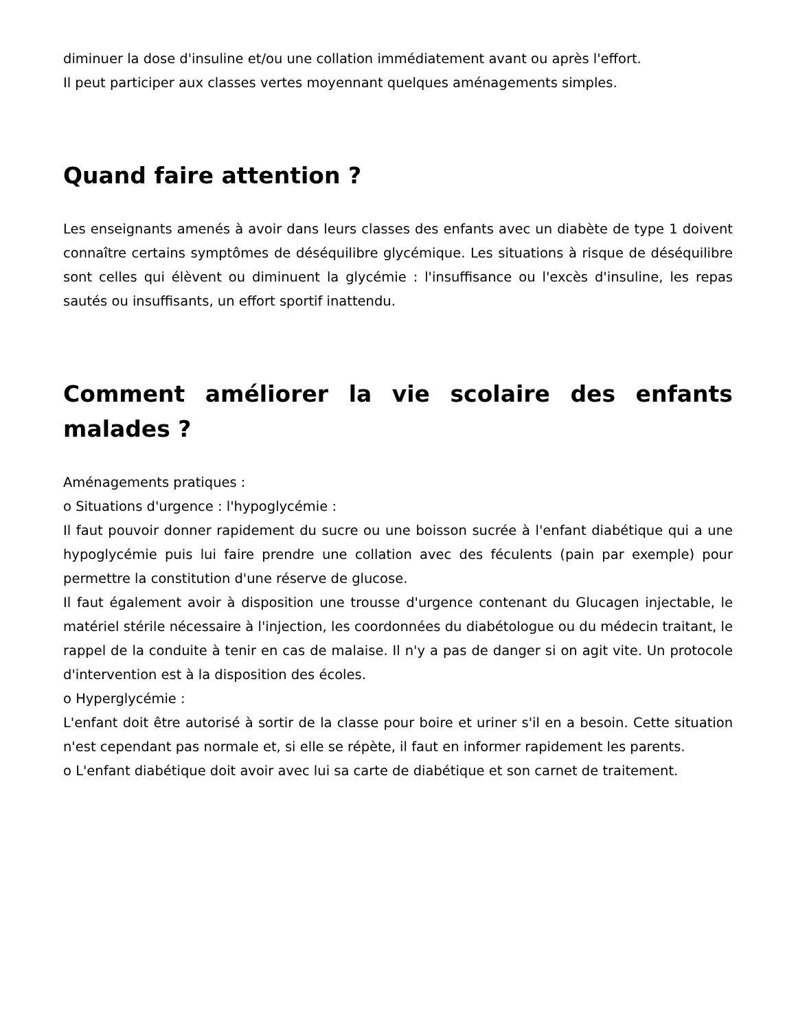diminuer la dose d'insuline et/ou une collation immédiatement avant ou après l'effort.
Il peut participer aux classes vertes moyennant quelques aménagements simples.
Quand faire attention ?
Les enseignants amenés à avoir dans leurs classes des enfants avec un diabète de type 1 doivent connaître certains symptômes de déséquilibre glycémique. Les situations à risque de déséquilibre sont celles qui élèvent ou diminuent la glycémie : l'insuffisance ou l'excès d'insuline, les repas sautés ou insuffisants, un effort sportif inattendu.
Comment améliorer la vie scolaire des enfants malades ?
Aménagements pratiques :
o Situations d'urgence : l'hypoglycémie :
Il faut pouvoir donner rapidement du sucre ou une boisson sucrée à l'enfant diabétique qui a une hypoglycémie puis lui faire prendre une collation avec des féculents (pain par exemple) pour permettre la constitution d'une réserve de glucose.
Il faut également avoir à disposition une trousse d'urgence contenant du Glucagen injectable, le matériel stérile nécessaire à l'injection, les coordonnées du diabétologue ou du médecin traitant, le rappel de la conduite à tenir en cas de malaise. Il n'y a pas de danger si on agit vite. Un protocole d'intervention est à la disposition des écoles.
o Hyperglycémie :
L'enfant doit être autorisé à sortir de la classe pour boire et uriner s'il en a besoin. Cette situation n'est cependant pas normale et, si elle se répète, il faut en informer rapidement les parents.
o L'enfant diabétique doit avoir avec lui sa carte de diabétique et son carnet de traitement.